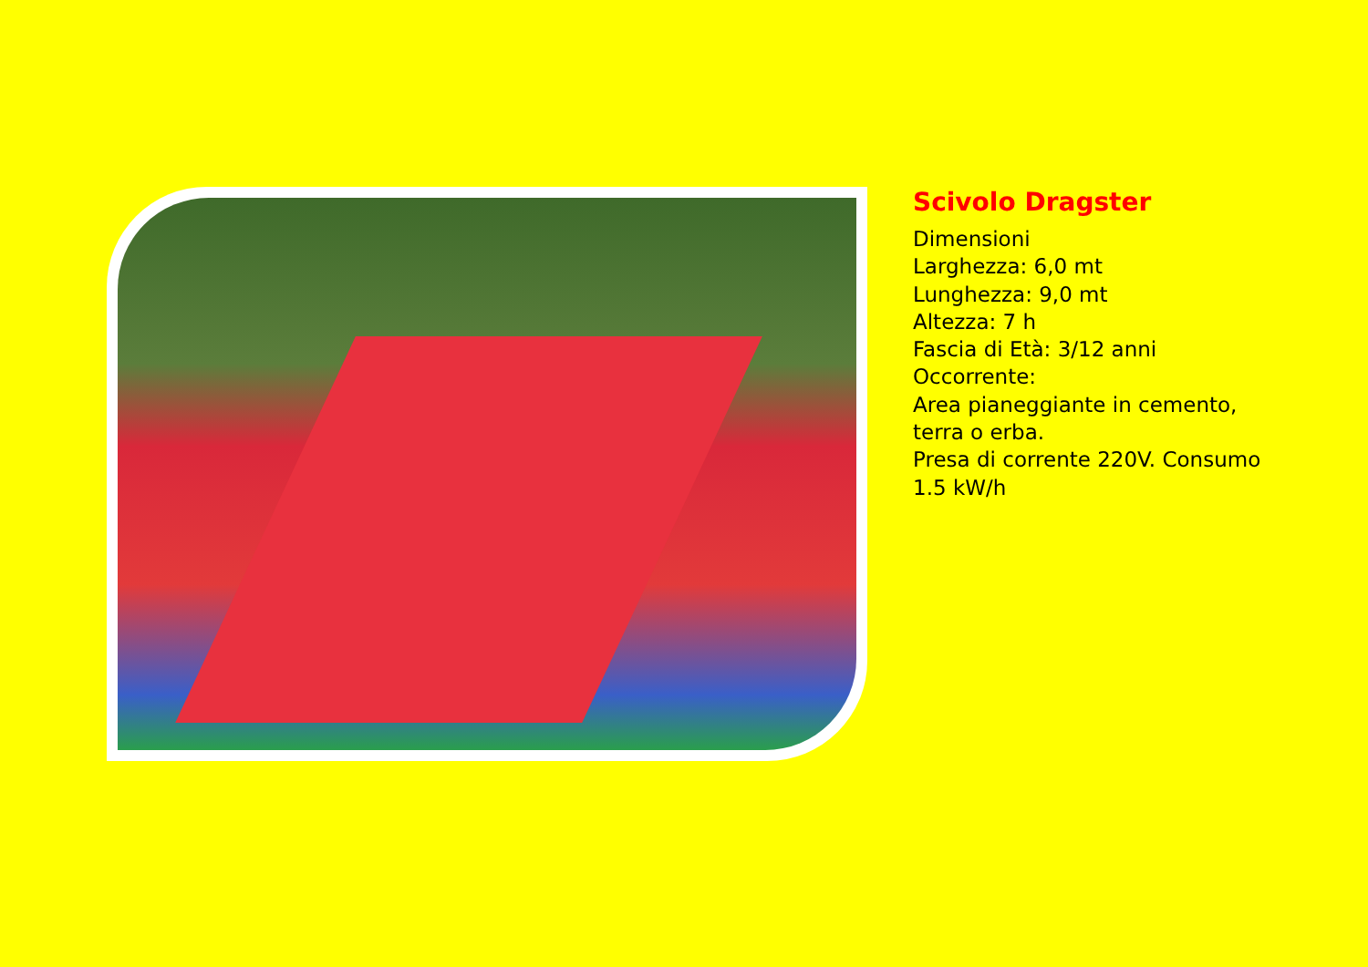Scivolo Dragster
Dimensioni
Larghezza: 6,0 mt
Lunghezza: 9,0 mt
Altezza: 7 h
Fascia di Età: 3/12 anni
Occorrente:
Area pianeggiante in cemento,
terra o erba.
Presa di corrente 220V. Consumo
1.5 kW/h